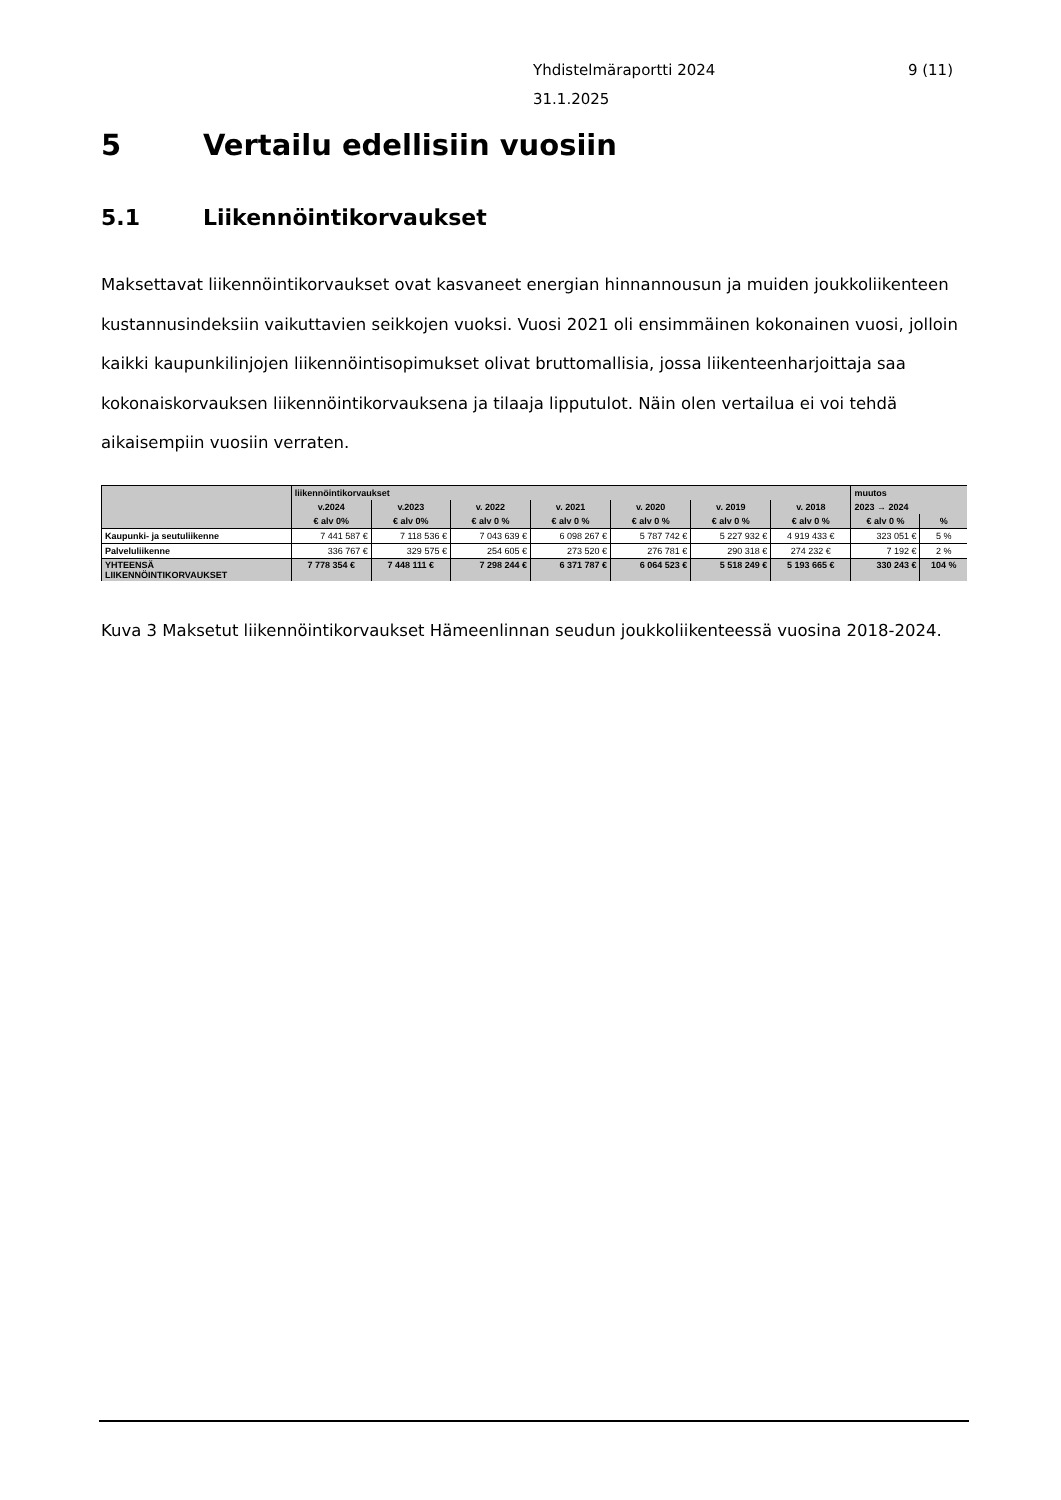9 (11) Yhdistelmäraportti 2024
31.1.2025
5 Vertailu edellisiin vuosiin
5.1 Liikennöintikorvaukset
Maksettavat liikennöintikorvaukset ovat kasvaneet energian hinnannousun ja muiden joukkoliikenteen kustannusindeksiin vaikuttavien seikkojen vuoksi. Vuosi 2021 oli ensimmäinen kokonainen vuosi, jolloin kaikki kaupunkilinjojen liikennöintisopimukset olivat bruttomallisia, jossa liikenteenharjoittaja saa kokonaiskorvauksen liikennöintikorvauksena ja tilaaja lipputulot. Näin olen vertailua ei voi tehdä aikaisempiin vuosiin verraten.
| | liikennöintikorvaukset | | | | | | | muutos | |
| --- | --- | --- | --- | --- | --- | --- | --- | --- | --- |
| | v.2024 | v.2023 | v. 2022 | v. 2021 | v. 2020 | v. 2019 | v. 2018 | 2023 → 2024 | |
| | € alv 0% | € alv 0% | € alv 0 % | € alv 0 % | € alv 0 % | € alv 0 % | € alv 0 % | € alv 0 % | % |
| Kaupunki- ja seutuliikenne | 7 441 587 € | 7 118 536 € | 7 043 639 € | 6 098 267 € | 5 787 742 € | 5 227 932 € | 4 919 433 € | 323 051 € | 5 % |
| Palveluliikenne | 336 767 € | 329 575 € | 254 605 € | 273 520 € | 276 781 € | 290 318 € | 274 232 € | 7 192 € | 2 % |
| YHTEENSÄ LIIKENNÖINTIKORVAUKSET | 7 778 354 € | 7 448 111 € | 7 298 244 € | 6 371 787 € | 6 064 523 € | 5 518 249 € | 5 193 665 € | 330 243 € | 104 % |
Kuva 3 Maksetut liikennöintikorvaukset Hämeenlinnan seudun joukkoliikenteessä vuosina 2018-2024.